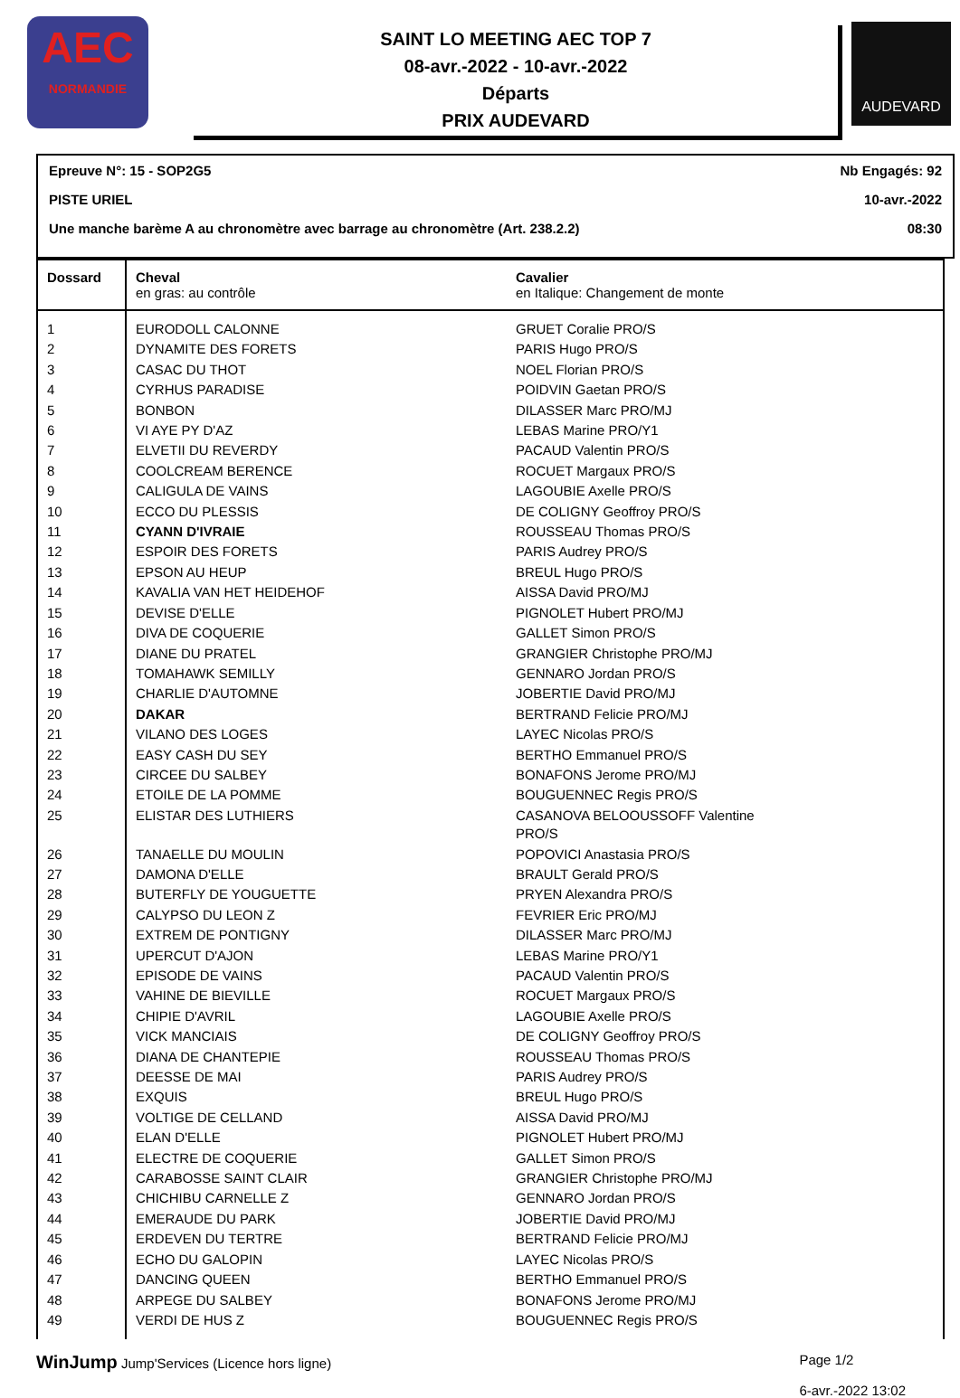AEC
NORMANDIE
SAINT LO MEETING AEC TOP 7
08-avr.-2022 - 10-avr.-2022
Départs
PRIX AUDEVARD
AUDEVARD
Epreuve N°: 15 - SOP2G5 Nb Engagés: 92
PISTE URIEL 10-avr.-2022
Une manche barème A au chronomètre avec barrage au chronomètre (Art. 238.2.2) 08:30
| Dossard | Cheval en gras: au contrôle | Cavalier en Italique: Changement de monte |
| --- | --- | --- |
| 1 | EURODOLL CALONNE | GRUET Coralie PRO/S |
| 2 | DYNAMITE DES FORETS | PARIS Hugo PRO/S |
| 3 | CASAC DU THOT | NOEL Florian PRO/S |
| 4 | CYRHUS PARADISE | POIDVIN Gaetan PRO/S |
| 5 | BONBON | DILASSER Marc PRO/MJ |
| 6 | VI AYE PY D'AZ | LEBAS Marine PRO/Y1 |
| 7 | ELVETII DU REVERDY | PACAUD Valentin PRO/S |
| 8 | COOLCREAM BERENCE | ROCUET Margaux PRO/S |
| 9 | CALIGULA DE VAINS | LAGOUBIE Axelle PRO/S |
| 10 | ECCO DU PLESSIS | DE COLIGNY Geoffroy PRO/S |
| 11 | CYANN D'IVRAIE | ROUSSEAU Thomas PRO/S |
| 12 | ESPOIR DES FORETS | PARIS Audrey PRO/S |
| 13 | EPSON AU HEUP | BREUL Hugo PRO/S |
| 14 | KAVALIA VAN HET HEIDEHOF | AISSA David PRO/MJ |
| 15 | DEVISE D'ELLE | PIGNOLET Hubert PRO/MJ |
| 16 | DIVA DE COQUERIE | GALLET Simon PRO/S |
| 17 | DIANE DU PRATEL | GRANGIER Christophe PRO/MJ |
| 18 | TOMAHAWK SEMILLY | GENNARO Jordan PRO/S |
| 19 | CHARLIE D'AUTOMNE | JOBERTIE David PRO/MJ |
| 20 | DAKAR | BERTRAND Felicie PRO/MJ |
| 21 | VILANO DES LOGES | LAYEC Nicolas PRO/S |
| 22 | EASY CASH DU SEY | BERTHO Emmanuel PRO/S |
| 23 | CIRCEE DU SALBEY | BONAFONS Jerome PRO/MJ |
| 24 | ETOILE DE LA POMME | BOUGUENNEC Regis PRO/S |
| 25 | ELISTAR DES LUTHIERS | CASANOVA BELOOUSSOFF Valentine PRO/S |
| 26 | TANAELLE DU MOULIN | POPOVICI Anastasia PRO/S |
| 27 | DAMONA D'ELLE | BRAULT Gerald PRO/S |
| 28 | BUTERFLY DE YOUGUETTE | PRYEN Alexandra PRO/S |
| 29 | CALYPSO DU LEON Z | FEVRIER Eric PRO/MJ |
| 30 | EXTREM DE PONTIGNY | DILASSER Marc PRO/MJ |
| 31 | UPERCUT D'AJON | LEBAS Marine PRO/Y1 |
| 32 | EPISODE DE VAINS | PACAUD Valentin PRO/S |
| 33 | VAHINE DE BIEVILLE | ROCUET Margaux PRO/S |
| 34 | CHIPIE D'AVRIL | LAGOUBIE Axelle PRO/S |
| 35 | VICK MANCIAIS | DE COLIGNY Geoffroy PRO/S |
| 36 | DIANA DE CHANTEPIE | ROUSSEAU Thomas PRO/S |
| 37 | DEESSE DE MAI | PARIS Audrey PRO/S |
| 38 | EXQUIS | BREUL Hugo PRO/S |
| 39 | VOLTIGE DE CELLAND | AISSA David PRO/MJ |
| 40 | ELAN D'ELLE | PIGNOLET Hubert PRO/MJ |
| 41 | ELECTRE DE COQUERIE | GALLET Simon PRO/S |
| 42 | CARABOSSE SAINT CLAIR | GRANGIER Christophe PRO/MJ |
| 43 | CHICHIBU CARNELLE Z | GENNARO Jordan PRO/S |
| 44 | EMERAUDE DU PARK | JOBERTIE David PRO/MJ |
| 45 | ERDEVEN DU TERTRE | BERTRAND Felicie PRO/MJ |
| 46 | ECHO DU GALOPIN | LAYEC Nicolas PRO/S |
| 47 | DANCING QUEEN | BERTHO Emmanuel PRO/S |
| 48 | ARPEGE DU SALBEY | BONAFONS Jerome PRO/MJ |
| 49 | VERDI DE HUS Z | BOUGUENNEC Regis PRO/S |
WinJump Jump'Services (Licence hors ligne)
Page 1/2
6-avr.-2022 13:02